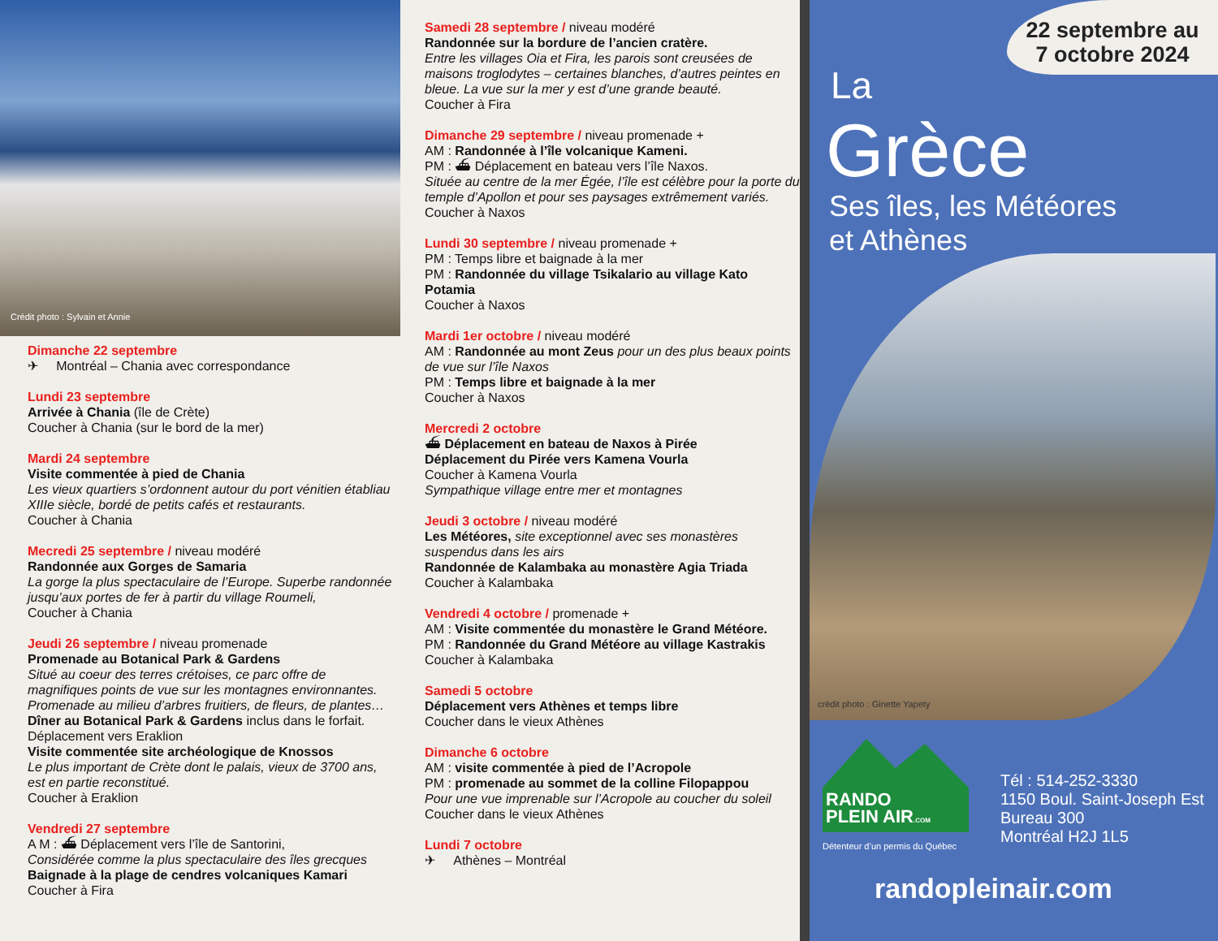Crédit photo : Sylvain et Annie
Dimanche 22 septembre
✈ Montréal – Chania avec correspondance
Lundi 23 septembre
Arrivée à Chania (île de Crète)
Coucher à Chania (sur le bord de la mer)
Mardi 24 septembre
Visite commentée à pied de Chania
Les vieux quartiers s’ordonnent autour du port vénitien établiau XIIIe siècle, bordé de petits cafés et restaurants.
Coucher à Chania
Mecredi 25 septembre / niveau modéré
Randonnée aux Gorges de Samaria
La gorge la plus spectaculaire de l’Europe. Superbe randonnée jusqu’aux portes de fer à partir du village Roumeli,
Coucher à Chania
Jeudi 26 septembre / niveau promenade
Promenade au Botanical Park & Gardens
Situé au coeur des terres crétoises, ce parc offre de magnifiques points de vue sur les montagnes environnantes. Promenade au milieu d’arbres fruitiers, de fleurs, de plantes…
Dîner au Botanical Park & Gardens inclus dans le forfait.
Déplacement vers Eraklion
Visite commentée site archéologique de Knossos
Le plus important de Crète dont le palais, vieux de 3700 ans, est en partie reconstitué.
Coucher à Eraklion
Vendredi 27 septembre
A M : ⛴ Déplacement vers l’île de Santorini,
Considérée comme la plus spectaculaire des îles grecques
Baignade à la plage de cendres volcaniques Kamari
Coucher à Fira
Samedi 28 septembre / niveau modéré
Randonnée sur la bordure de l’ancien cratère.
Entre les villages Oia et Fira, les parois sont creusées de maisons troglodytes – certaines blanches, d’autres peintes en bleue. La vue sur la mer y est d’une grande beauté.
Coucher à Fira
Dimanche 29 septembre / niveau promenade +
AM : Randonnée à l’île volcanique Kameni.
PM : ⛴ Déplacement en bateau vers l’île Naxos.
Située au centre de la mer Égée, l’île est célèbre pour la porte du temple d’Apollon et pour ses paysages extrêmement variés.
Coucher à Naxos
Lundi 30 septembre / niveau promenade +
PM : Temps libre et baignade à la mer
PM : Randonnée du village Tsikalario au village Kato Potamia
Coucher à Naxos
Mardi 1er octobre / niveau modéré
AM : Randonnée au mont Zeus pour un des plus beaux points de vue sur l’île Naxos
PM : Temps libre et baignade à la mer
Coucher à Naxos
Mercredi 2 octobre
⛴ Déplacement en bateau de Naxos à Pirée
Déplacement du Pirée vers Kamena Vourla
Coucher à Kamena Vourla
Sympathique village entre mer et montagnes
Jeudi 3 octobre / niveau modéré
Les Météores, site exceptionnel avec ses monastères suspendus dans les airs
Randonnée de Kalambaka au monastère Agia Triada
Coucher à Kalambaka
Vendredi 4 octobre / promenade +
AM : Visite commentée du monastère le Grand Météore.
PM : Randonnée du Grand Météore au village Kastrakis
Coucher à Kalambaka
Samedi 5 octobre
Déplacement vers Athènes et temps libre
Coucher dans le vieux Athènes
Dimanche 6 octobre
AM : visite commentée à pied de l’Acropole
PM : promenade au sommet de la colline Filopappou
Pour une vue imprenable sur l’Acropole au coucher du soleil
Coucher dans le vieux Athènes
Lundi 7 octobre
✈ Athènes – Montréal
22 septembre au
7 octobre 2024
La
Grèce
Ses îles, les Météores
et Athènes
crédit photo : Ginette Yapety
RANDO
PLEIN AIR.COM
Détenteur d’un permis du Québec
Tél : 514-252-3330
1150 Boul. Saint-Joseph Est
Bureau 300
Montréal H2J 1L5
randopleinair.com